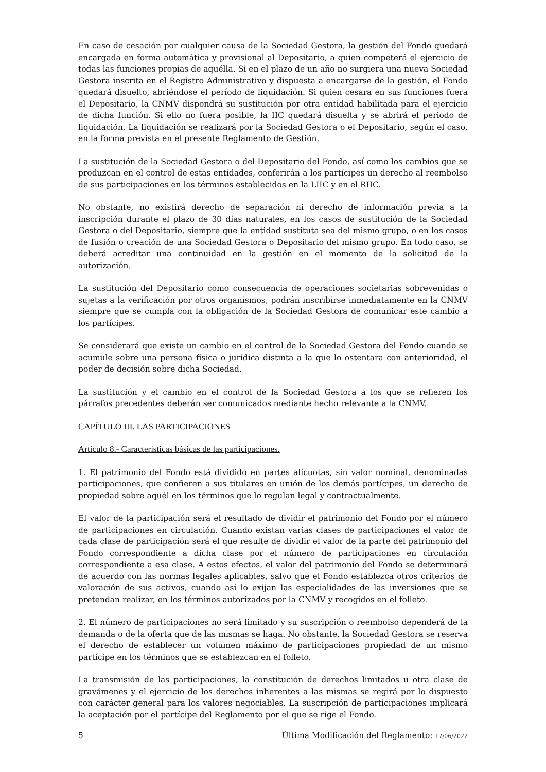En caso de cesación por cualquier causa de la Sociedad Gestora, la gestión del Fondo quedará encargada en forma automática y provisional al Depositario, a quien competerá el ejercicio de todas las funciones propias de aquélla. Si en el plazo de un año no surgiera una nueva Sociedad Gestora inscrita en el Registro Administrativo y dispuesta a encargarse de la gestión, el Fondo quedará disuelto, abriéndose el período de liquidación. Si quien cesara en sus funciones fuera el Depositario, la CNMV dispondrá su sustitución por otra entidad habilitada para el ejercicio de dicha función. Si ello no fuera posible, la IIC quedará disuelta y se abrirá el periodo de liquidación. La liquidación se realizará por la Sociedad Gestora o el Depositario, según el caso, en la forma prevista en el presente Reglamento de Gestión.
La sustitución de la Sociedad Gestora o del Depositario del Fondo, así como los cambios que se produzcan en el control de estas entidades, conferirán a los partícipes un derecho al reembolso de sus participaciones en los términos establecidos en la LIIC y en el RIIC.
No obstante, no existirá derecho de separación ni derecho de información previa a la inscripción durante el plazo de 30 días naturales, en los casos de sustitución de la Sociedad Gestora o del Depositario, siempre que la entidad sustituta sea del mismo grupo, o en los casos de fusión o creación de una Sociedad Gestora o Depositario del mismo grupo. En todo caso, se deberá acreditar una continuidad en la gestión en el momento de la solicitud de la autorización.
La sustitución del Depositario como consecuencia de operaciones societarias sobrevenidas o sujetas a la verificación por otros organismos, podrán inscribirse inmediatamente en la CNMV siempre que se cumpla con la obligación de la Sociedad Gestora de comunicar este cambio a los partícipes.
Se considerará que existe un cambio en el control de la Sociedad Gestora del Fondo cuando se acumule sobre una persona física o jurídica distinta a la que lo ostentara con anterioridad, el poder de decisión sobre dicha Sociedad.
La sustitución y el cambio en el control de la Sociedad Gestora a los que se refieren los párrafos precedentes deberán ser comunicados mediante hecho relevante a la CNMV.
CAPÍTULO III. LAS PARTICIPACIONES
Artículo 8.- Características básicas de las participaciones.
1. El patrimonio del Fondo está dividido en partes alícuotas, sin valor nominal, denominadas participaciones, que confieren a sus titulares en unión de los demás partícipes, un derecho de propiedad sobre aquél en los términos que lo regulan legal y contractualmente.
El valor de la participación será el resultado de dividir el patrimonio del Fondo por el número de participaciones en circulación. Cuando existan varias clases de participaciones el valor de cada clase de participación será el que resulte de dividir el valor de la parte del patrimonio del Fondo correspondiente a dicha clase por el número de participaciones en circulación correspondiente a esa clase. A estos efectos, el valor del patrimonio del Fondo se determinará de acuerdo con las normas legales aplicables, salvo que el Fondo establezca otros criterios de valoración de sus activos, cuando así lo exijan las especialidades de las inversiones que se pretendan realizar, en los términos autorizados por la CNMV y recogidos en el folleto.
2. El número de participaciones no será limitado y su suscripción o reembolso dependerá de la demanda o de la oferta que de las mismas se haga. No obstante, la Sociedad Gestora se reserva el derecho de establecer un volumen máximo de participaciones propiedad de un mismo partícipe en los términos que se establezcan en el folleto.
La transmisión de las participaciones, la constitución de derechos limitados u otra clase de gravámenes y el ejercicio de los derechos inherentes a las mismas se regirá por lo dispuesto con carácter general para los valores negociables. La suscripción de participaciones implicará la aceptación por el partícipe del Reglamento por el que se rige el Fondo.
5 Última Modificación del Reglamento: 17/06/2022